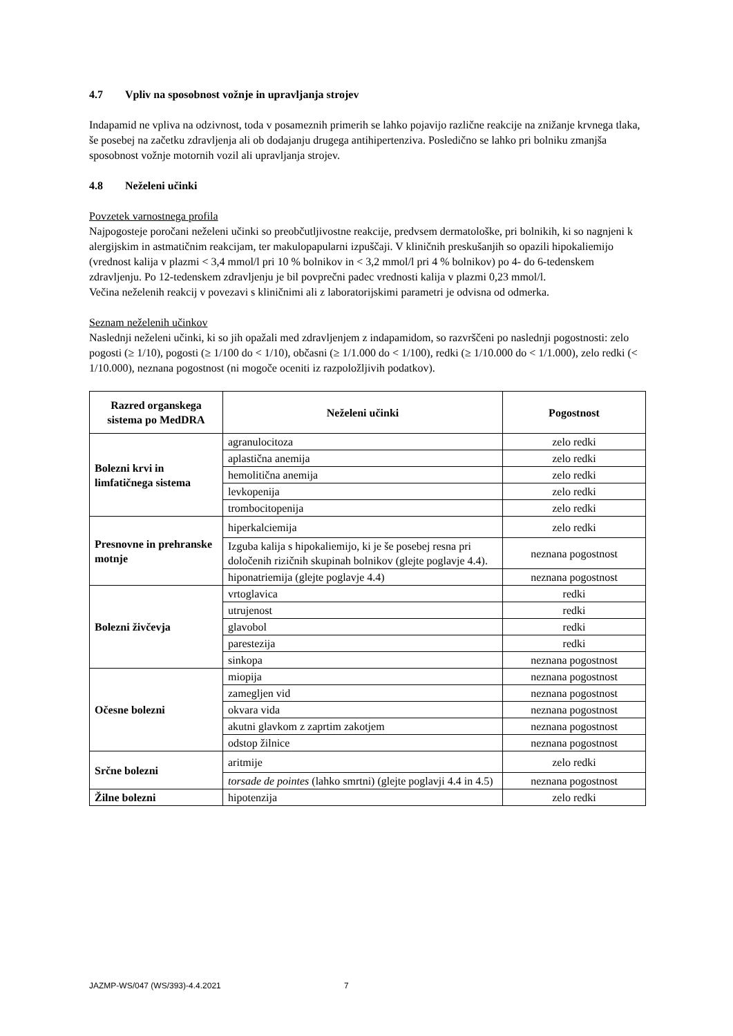4.7 Vpliv na sposobnost vožnje in upravljanja strojev
Indapamid ne vpliva na odzivnost, toda v posameznih primerih se lahko pojavijo različne reakcije na znižanje krvnega tlaka, še posebej na začetku zdravljenja ali ob dodajanju drugega antihipertenziva. Posledično se lahko pri bolniku zmanjša sposobnost vožnje motornih vozil ali upravljanja strojev.
4.8 Neželeni učinki
Povzetek varnostnega profila
Najpogosteje poročani neželeni učinki so preobčutljivostne reakcije, predvsem dermatološke, pri bolnikih, ki so nagnjeni k alergijskim in astmatičnim reakcijam, ter makulopapularni izpuščaji. V kliničnih preskušanjih so opazili hipokaliemijo (vrednost kalija v plazmi < 3,4 mmol/l pri 10 % bolnikov in < 3,2 mmol/l pri 4 % bolnikov) po 4- do 6-tedenskem zdravljenju. Po 12-tedenskem zdravljenju je bil povprečni padec vrednosti kalija v plazmi 0,23 mmol/l.
Večina neželenih reakcij v povezavi s kliničnimi ali z laboratorijskimi parametri je odvisna od odmerka.
Seznam neželenih učinkov
Naslednji neželeni učinki, ki so jih opažali med zdravljenjem z indapamidom, so razvrščeni po naslednji pogostnosti: zelo pogosti (≥ 1/10), pogosti (≥ 1/100 do < 1/10), občasni (≥ 1/1.000 do < 1/100), redki (≥ 1/10.000 do < 1/1.000), zelo redki (< 1/10.000), neznana pogostnost (ni mogoče oceniti iz razpoložljivih podatkov).
| Razred organskega sistema po MedDRA | Neželeni učinki | Pogostnost |
| --- | --- | --- |
| Bolezni krvi in limfatičnega sistema | agranulocitoza | zelo redki |
| | aplastična anemija | zelo redki |
| | hemolitična anemija | zelo redki |
| | levkopenija | zelo redki |
| | trombocitopenija | zelo redki |
| Presnovne in prehranske motnje | hiperkalciemija | zelo redki |
| | Izguba kalija s hipokaliemijo, ki je še posebej resna pri določenih rizičnih skupinah bolnikov (glejte poglavje 4.4). | neznana pogostnost |
| | hiponatriemija (glejte poglavje 4.4) | neznana pogostnost |
| Bolezni živčevja | vrtoglavica | redki |
| | utrujenost | redki |
| | glavobol | redki |
| | parestezija | redki |
| | sinkopa | neznana pogostnost |
| Očesne bolezni | miopija | neznana pogostnost |
| | zamegljen vid | neznana pogostnost |
| | okvara vida | neznana pogostnost |
| | akutni glavkom z zaprtim zakotjem | neznana pogostnost |
| | odstop žilnice | neznana pogostnost |
| Srčne bolezni | aritmije | zelo redki |
| | torsade de pointes (lahko smrtni) (glejte poglavji 4.4 in 4.5) | neznana pogostnost |
| Žilne bolezni | hipotenzija | zelo redki |
JAZMP-WS/047 (WS/393)-4.4.2021 7